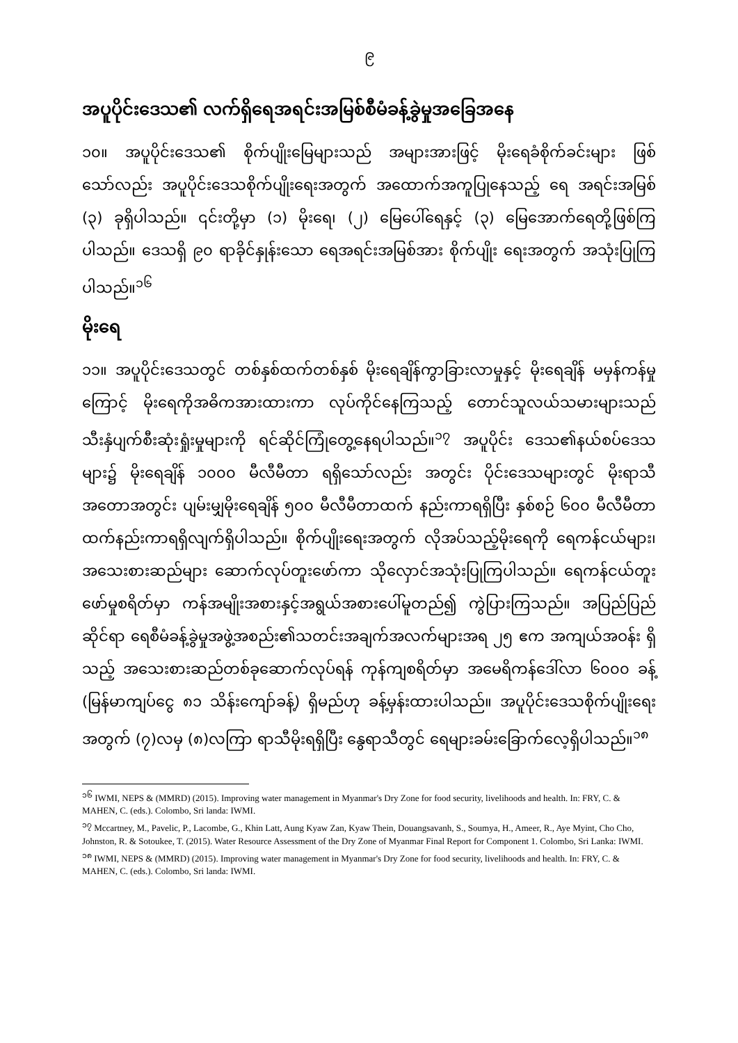၉
အပူပိုင်းဒေသ၏ လက်ရှိရေအရင်းအမြစ်စီမံခန့်ခွဲမှုအခြေအနေ
၁၀။ အပူပိုင်းဒေသ၏ စိုက်ပျိုးမြေများသည် အများအားဖြင့် မိုးရေခံစိုက်ခင်းများ ဖြစ်သော်လည်း အပူပိုင်းဒေသစိုက်ပျိုးရေးအတွက် အထောက်အကူပြုနေသည့် ရေ အရင်းအမြစ် (၃) ခုရှိပါသည်။ ၎င်းတို့မှာ (၁) မိုးရေ၊ (၂) မြေပေါ်ရေနှင့် (၃) မြေအောက်ရေတို့ဖြစ်ကြပါသည်။ ဒေသရှိ ၉၀ ရာခိုင်နှုန်းသော ရေအရင်းအမြစ်အား စိုက်ပျိုး ရေးအတွက် အသုံးပြုကြပါသည်။<sup>၁၆</sup>
မိုးရေ
၁၁။ အပူပိုင်းဒေသတွင် တစ်နှစ်ထက်တစ်နှစ် မိုးရေချိန်ကွာခြားလာမှုနှင့် မိုးရေချိန် မမှန်ကန်မှုကြောင့် မိုးရေကိုအဓိကအားထားကာ လုပ်ကိုင်နေကြသည့် တောင်သူလယ်သမားများသည် သီးနှံပျက်စီးဆုံးရှုံးမှုများကို ရင်ဆိုင်ကြုံတွေ့နေရပါသည်။<sup>၁၇</sup> အပူပိုင်း ဒေသ၏နယ်စပ်ဒေသများ၌ မိုးရေချိန် ၁၀၀၀ မီလီမီတာ ရရှိသော်လည်း အတွင်း ပိုင်းဒေသများတွင် မိုးရာသီအတောအတွင်း ပျမ်းမျှမိုးရေချိန် ၅၀၀ မီလီမီတာထက် နည်းကာရရှိပြီး နှစ်စဉ် ၆၀၀ မီလီမီတာ ထက်နည်းကာရရှိလျက်ရှိပါသည်။ စိုက်ပျိုးရေးအတွက် လိုအပ်သည့်မိုးရေကို ရေကန်ငယ်များ၊ အသေးစားဆည်များ ဆောက်လုပ်တူးဖော်ကာ သိုလှောင်အသုံးပြုကြပါသည်။ ရေကန်ငယ်တူးဖော်မှုစရိတ်မှာ ကန်အမျိုးအစားနှင့်အရွယ်အစားပေါ်မူတည်၍ ကွဲပြားကြသည်။ အပြည်ပြည်ဆိုင်ရာ ရေစီမံခန့်ခွဲမှုအဖွဲ့အစည်း၏သတင်းအချက်အလက်များအရ ၂၅ ဧက အကျယ်အဝန်း ရှိသည့် အသေးစားဆည်တစ်ခုဆောက်လုပ်ရန် ကုန်ကျစရိတ်မှာ အမေရိကန်ဒေါ်လာ ၆၀၀၀ ခန့် (မြန်မာကျပ်ငွေ ၈၁ သိန်းကျော်ခန့်) ရှိမည်ဟု ခန့်မှန်းထားပါသည်။ အပူပိုင်းဒေသစိုက်ပျိုးရေးအတွက် (၇)လမှ (၈)လကြာ ရာသီမိုးရရှိပြီး နွေရာသီတွင် ရေများခမ်းခြောက်လေ့ရှိပါသည်။<sup>၁၈</sup>
<sup>၁၆</sup> IWMI, NEPS & (MMRD) (2015). Improving water management in Myanmar's Dry Zone for food security, livelihoods and health. In: FRY, C. & MAHEN, C. (eds.). Colombo, Sri landa: IWMI.
<sup>၁၇</sup> Mccartney, M., Pavelic, P., Lacombe, G., Khin Latt, Aung Kyaw Zan, Kyaw Thein, Douangsavanh, S., Soumya, H., Ameer, R., Aye Myint, Cho Cho, Johnston, R. & Sotoukee, T. (2015). Water Resource Assessment of the Dry Zone of Myanmar Final Report for Component 1. Colombo, Sri Lanka: IWMI.
<sup>၁၈</sup> IWMI, NEPS & (MMRD) (2015). Improving water management in Myanmar's Dry Zone for food security, livelihoods and health. In: FRY, C. & MAHEN, C. (eds.). Colombo, Sri landa: IWMI.